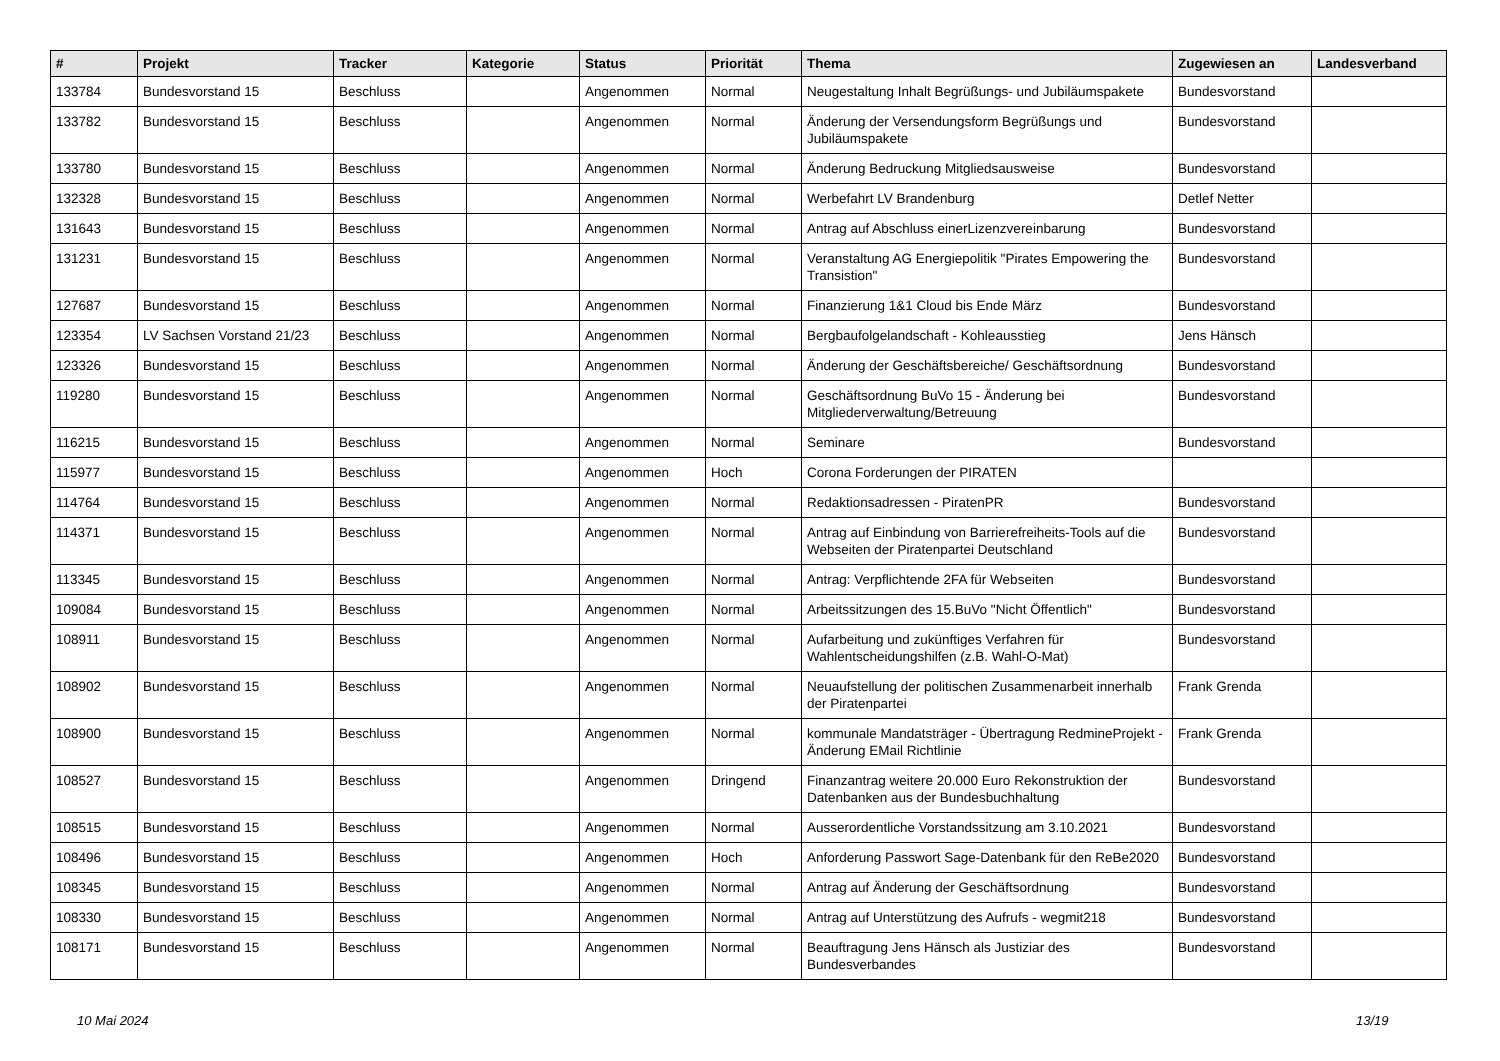| # | Projekt | Tracker | Kategorie | Status | Priorität | Thema | Zugewiesen an | Landesverband |
| --- | --- | --- | --- | --- | --- | --- | --- | --- |
| 133784 | Bundesvorstand 15 | Beschluss | | Angenommen | Normal | Neugestaltung Inhalt Begrüßungs- und Jubiläumspakete | Bundesvorstand | |
| 133782 | Bundesvorstand 15 | Beschluss | | Angenommen | Normal | Änderung der Versendungsform Begrüßungs und Jubiläumspakete | Bundesvorstand | |
| 133780 | Bundesvorstand 15 | Beschluss | | Angenommen | Normal | Änderung Bedruckung Mitgliedsausweise | Bundesvorstand | |
| 132328 | Bundesvorstand 15 | Beschluss | | Angenommen | Normal | Werbefahrt LV Brandenburg | Detlef Netter | |
| 131643 | Bundesvorstand 15 | Beschluss | | Angenommen | Normal | Antrag auf Abschluss einerLizenzvereinbarung | Bundesvorstand | |
| 131231 | Bundesvorstand 15 | Beschluss | | Angenommen | Normal | Veranstaltung AG Energiepolitik "Pirates Empowering the Transistion" | Bundesvorstand | |
| 127687 | Bundesvorstand 15 | Beschluss | | Angenommen | Normal | Finanzierung 1&1 Cloud bis Ende März | Bundesvorstand | |
| 123354 | LV Sachsen Vorstand 21/23 | Beschluss | | Angenommen | Normal | Bergbaufolgelandschaft - Kohleausstieg | Jens Hänsch | |
| 123326 | Bundesvorstand 15 | Beschluss | | Angenommen | Normal | Änderung der Geschäftsbereiche/ Geschäftsordnung | Bundesvorstand | |
| 119280 | Bundesvorstand 15 | Beschluss | | Angenommen | Normal | Geschäftsordnung BuVo 15 - Änderung bei Mitgliederverwaltung/Betreuung | Bundesvorstand | |
| 116215 | Bundesvorstand 15 | Beschluss | | Angenommen | Normal | Seminare | Bundesvorstand | |
| 115977 | Bundesvorstand 15 | Beschluss | | Angenommen | Hoch | Corona Forderungen der PIRATEN | | |
| 114764 | Bundesvorstand 15 | Beschluss | | Angenommen | Normal | Redaktionsadressen - PiratenPR | Bundesvorstand | |
| 114371 | Bundesvorstand 15 | Beschluss | | Angenommen | Normal | Antrag auf Einbindung von Barrierefreiheits-Tools auf die Webseiten der Piratenpartei Deutschland | Bundesvorstand | |
| 113345 | Bundesvorstand 15 | Beschluss | | Angenommen | Normal | Antrag: Verpflichtende 2FA für Webseiten | Bundesvorstand | |
| 109084 | Bundesvorstand 15 | Beschluss | | Angenommen | Normal | Arbeitssitzungen des 15.BuVo "Nicht Öffentlich" | Bundesvorstand | |
| 108911 | Bundesvorstand 15 | Beschluss | | Angenommen | Normal | Aufarbeitung und zukünftiges Verfahren für Wahlentscheidungshilfen (z.B. Wahl-O-Mat) | Bundesvorstand | |
| 108902 | Bundesvorstand 15 | Beschluss | | Angenommen | Normal | Neuaufstellung der politischen Zusammenarbeit innerhalb der Piratenpartei | Frank Grenda | |
| 108900 | Bundesvorstand 15 | Beschluss | | Angenommen | Normal | kommunale Mandatsträger - Übertragung RedmineProjekt - Änderung EMail Richtlinie | Frank Grenda | |
| 108527 | Bundesvorstand 15 | Beschluss | | Angenommen | Dringend | Finanzantrag weitere 20.000 Euro Rekonstruktion der Datenbanken aus der Bundesbuchhaltung | Bundesvorstand | |
| 108515 | Bundesvorstand 15 | Beschluss | | Angenommen | Normal | Ausserordentliche Vorstandssitzung am 3.10.2021 | Bundesvorstand | |
| 108496 | Bundesvorstand 15 | Beschluss | | Angenommen | Hoch | Anforderung Passwort Sage-Datenbank für den ReBe2020 | Bundesvorstand | |
| 108345 | Bundesvorstand 15 | Beschluss | | Angenommen | Normal | Antrag auf Änderung der Geschäftsordnung | Bundesvorstand | |
| 108330 | Bundesvorstand 15 | Beschluss | | Angenommen | Normal | Antrag auf Unterstützung des Aufrufs - wegmit218 | Bundesvorstand | |
| 108171 | Bundesvorstand 15 | Beschluss | | Angenommen | Normal | Beauftragung Jens Hänsch als Justiziar des Bundesverbandes | Bundesvorstand | |
10 Mai 2024 13/19